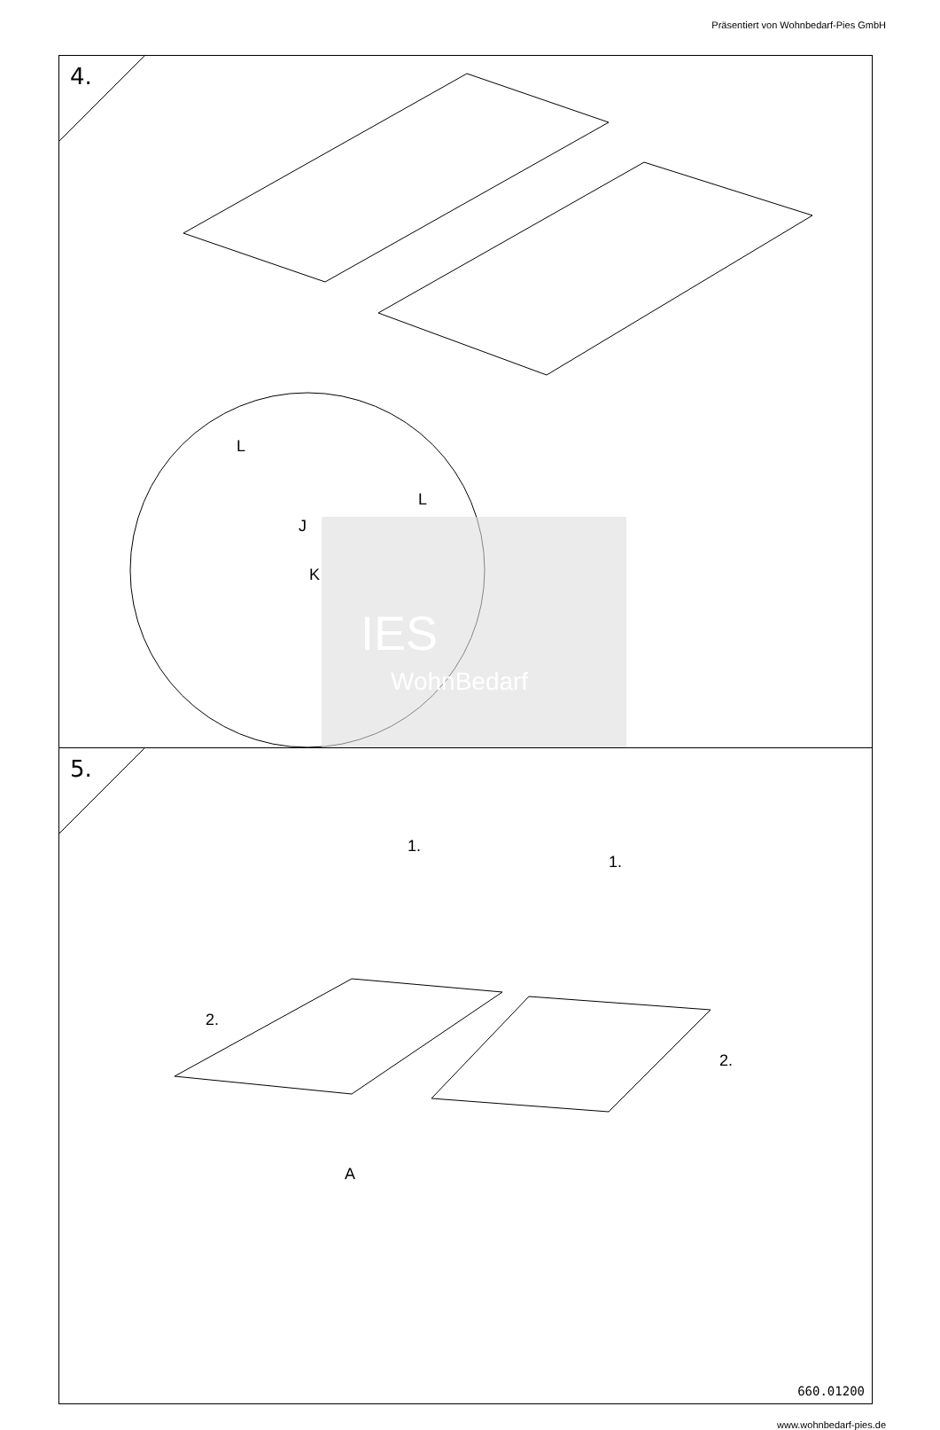Präsentiert von Wohnbedarf-Pies GmbH
4.
L
L
J
K
IES
WohnBedarf
5.
1.
1.
2.
2.
A
660.01200
www.wohnbedarf-pies.de